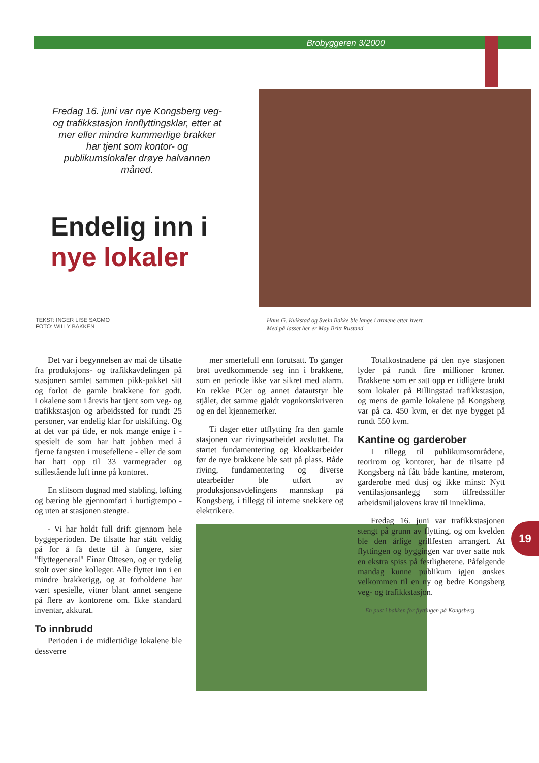Brobyggeren 3/2000
Fredag 16. juni var nye Kongsberg veg- og trafikkstasjon innflyttingsklar, etter at mer eller mindre kummerlige brakker har tjent som kontor- og publikumslokaler drøye halvannen måned.
Endelig inn i
nye lokaler
TEKST: INGER LISE SAGMO
FOTO: WILLY BAKKEN
Hans G. Kvikstad og Svein Bakke ble lange i armene etter hvert.
Med på lasset her er May Britt Rustand.
Det var i begynnelsen av mai de tilsatte fra produksjons- og trafikkavdelingen på stasjonen samlet sammen pikk-pakket sitt og forlot de gamle brakkene for godt. Lokalene som i årevis har tjent som veg- og trafikkstasjon og arbeidssted for rundt 25 personer, var endelig klar for utskifting. Og at det var på tide, er nok mange enige i - spesielt de som har hatt jobben med å fjerne fangsten i musefellene - eller de som har hatt opp til 33 varmegrader og stillestående luft inne på kontoret.
En slitsom dugnad med stabling, løfting og bæring ble gjennomført i hurtigtempo - og uten at stasjonen stengte.
- Vi har holdt full drift gjennom hele byggeperioden. De tilsatte har stått veldig på for å få dette til å fungere, sier "flyttegeneral" Einar Ottesen, og er tydelig stolt over sine kolleger. Alle flyttet inn i en mindre brakkerigg, og at forholdene har vært spesielle, vitner blant annet sengene på flere av kontorene om. Ikke standard inventar, akkurat.
To innbrudd
Perioden i de midlertidige lokalene ble dessverre
mer smertefull enn forutsatt. To ganger brøt uvedkommende seg inn i brakkene, som en periode ikke var sikret med alarm. En rekke PCer og annet datautstyr ble stjålet, det samme gjaldt vognkortskriveren og en del kjennemerker.
Ti dager etter utflytting fra den gamle stasjonen var rivingsarbeidet avsluttet. Da startet fundamentering og kloakkarbeider før de nye brakkene ble satt på plass. Både riving, fundamentering og diverse utearbeider ble utført av produksjonsavdelingens mannskap på Kongsberg, i tillegg til interne snekkere og elektrikere.
Totalkostnadene på den nye stasjonen lyder på rundt fire millioner kroner. Brakkene som er satt opp er tidligere brukt som lokaler på Billingstad trafikkstasjon, og mens de gamle lokalene på Kongsberg var på ca. 450 kvm, er det nye bygget på rundt 550 kvm.
Kantine og garderober
I tillegg til publikumsområdene, teorirom og kontorer, har de tilsatte på Kongsberg nå fått både kantine, møterom, garderobe med dusj og ikke minst: Nytt ventilasjonsanlegg som tilfredsstiller arbeidsmiljølovens krav til inneklima.
Fredag 16. juni var trafikkstasjonen stengt på grunn av flytting, og om kvelden ble den årlige grillfesten arrangert. At flyttingen og byggingen var over satte nok en ekstra spiss på festlighetene. Påfølgende mandag kunne publikum igjen ønskes velkommen til en ny og bedre Kongsberg veg- og trafikkstasjon.
En pust i bakken for flyttingen på Kongsberg.
19